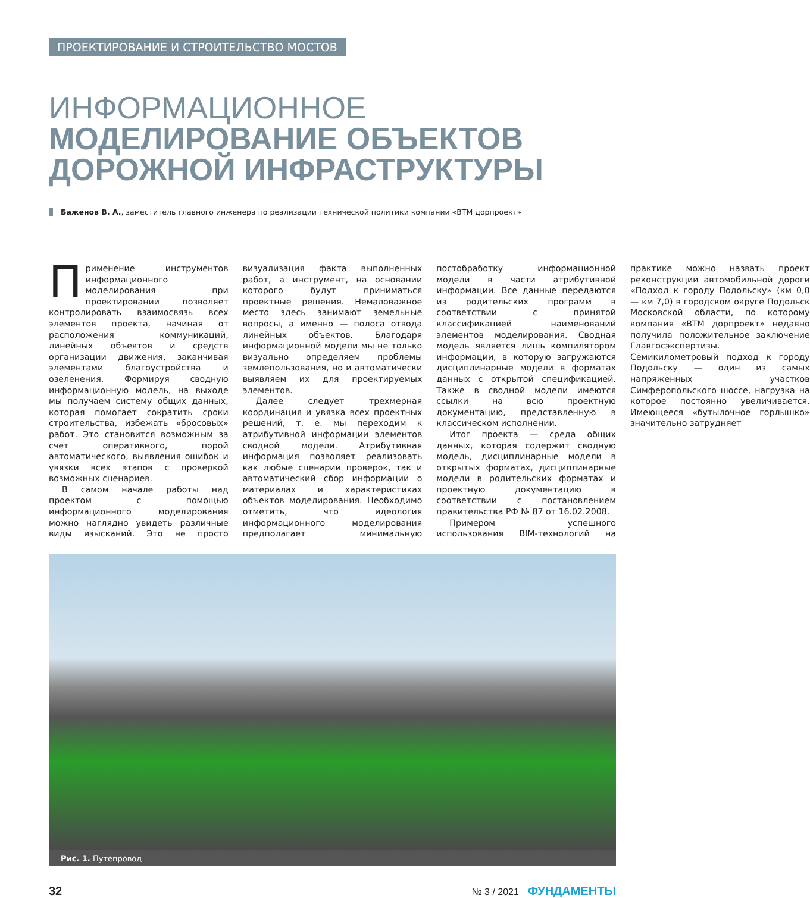ПРОЕКТИРОВАНИЕ И СТРОИТЕЛЬСТВО МОСТОВ
ИНФОРМАЦИОННОЕ
МОДЕЛИРОВАНИЕ ОБЪЕКТОВ ДОРОЖНОЙ ИНФРАСТРУКТУРЫ
Баженов В. А., заместитель главного инженера по реализации технической политики компании «ВТМ дорпроект»
Применение инструментов информационного моделирования при проектировании позволяет контролировать взаимосвязь всех элементов проекта, начиная от расположения коммуникаций, линейных объектов и средств организации движения, заканчивая элементами благоустройства и озеленения. Формируя сводную информационную модель, на выходе мы получаем систему общих данных, которая помогает сократить сроки строительства, избежать «бросовых» работ. Это становится возможным за счет оперативного, порой автоматического, выявления ошибок и увязки всех этапов с проверкой возможных сценариев.
В самом начале работы над проектом с помощью информационного моделирования можно наглядно увидеть различные виды изысканий. Это не просто визуализация факта выполненных работ, а инструмент, на основании которого будут приниматься проектные решения. Немаловажное место здесь занимают земельные вопросы, а именно — полоса отвода линейных объектов. Благодаря информационной модели мы не только визуально определяем проблемы землепользования, но и автоматически выявляем их для проектируемых элементов.
Далее следует трехмерная координация и увязка всех проектных решений, т. е. мы переходим к атрибутивной информации элементов сводной модели. Атрибутивная информация позволяет реализовать как любые сценарии проверок, так и автоматический сбор информации о материалах и характеристиках объектов моделирования. Необходимо отметить, что идеология информационного моделирования предполагает минимальную постобработку информационной модели в части атрибутивной информации. Все данные передаются из родительских программ в соответствии с принятой классификацией наименований элементов моделирования. Сводная модель является лишь компилятором информации, в которую загружаются дисциплинарные модели в форматах данных с открытой спецификацией. Также в сводной модели имеются ссылки на всю проектную документацию, представленную в классическом исполнении.
Итог проекта — среда общих данных, которая содержит сводную модель, дисциплинарные модели в открытых форматах, дисциплинарные модели в родительских форматах и проектную документацию в соответствии с постановлением правительства РФ № 87 от 16.02.2008.
Примером успешного использования BIM-технологий на практике можно назвать проект реконструкции автомобильной дороги «Подход к городу Подольску» (км 0,0 — км 7,0) в городском округе Подольск Московской области, по которому компания «ВТМ дорпроект» недавно получила положительное заключение Главгосэкспертизы. Семикилометровый подход к городу Подольску — один из самых напряженных участков Симферопольского шоссе, нагрузка на которое постоянно увеличивается. Имеющееся «бутылочное горлышко» значительно затрудняет
Рис. 1. Путепровод
32 № 3 / 2021 ФУНДАМЕНТЫ